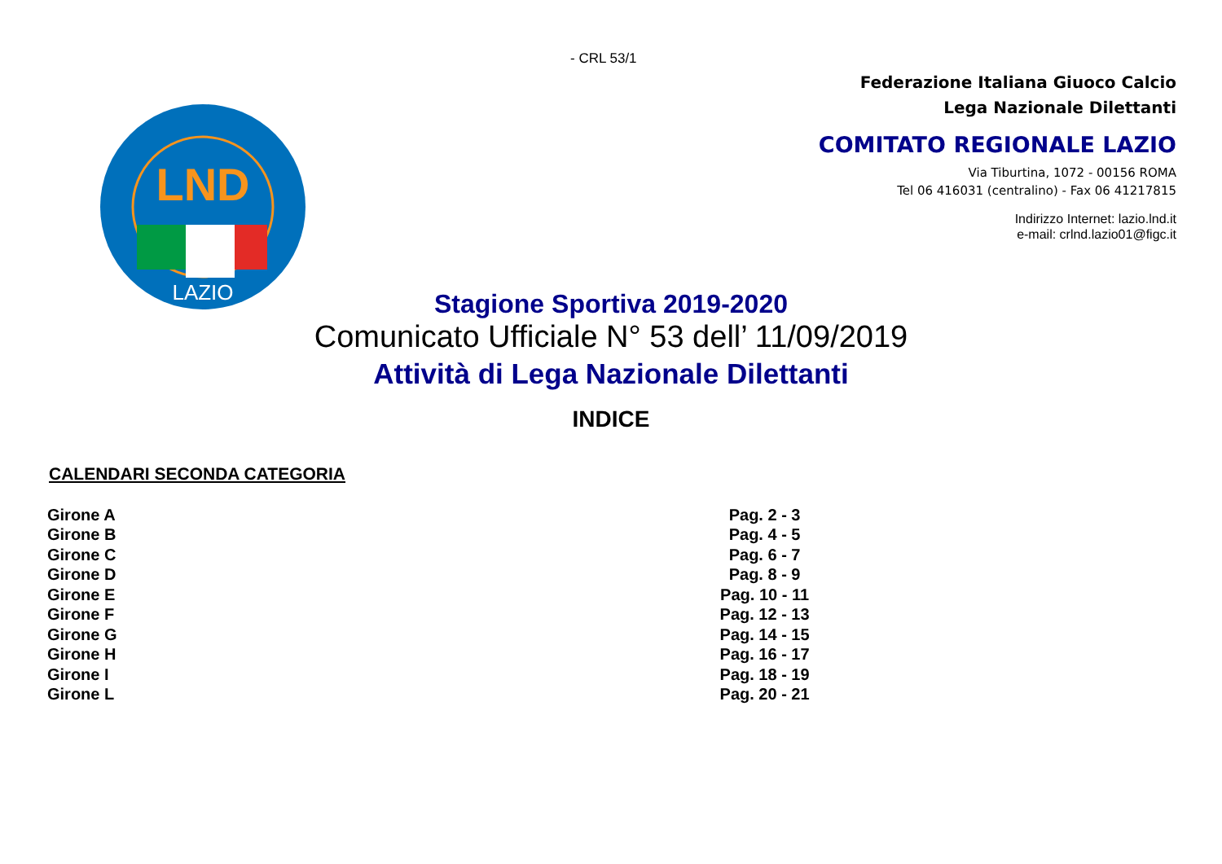- CRL 53/1
LND
LAZIO
Federazione Italiana Giuoco Calcio
Lega Nazionale Dilettanti
COMITATO REGIONALE LAZIO
Via Tiburtina, 1072 - 00156 ROMA
Tel 06 416031 (centralino) - Fax 06 41217815
Indirizzo Internet: lazio.lnd.it
e-mail: crlnd.lazio01@figc.it
Stagione Sportiva 2019-2020
Comunicato Ufficiale N° 53 dell’ 11/09/2019
Attività di Lega Nazionale Dilettanti
INDICE
CALENDARI SECONDA CATEGORIA
| Girone A | Pag. 2 - 3 |
| Girone B | Pag. 4 - 5 |
| Girone C | Pag. 6 - 7 |
| Girone D | Pag. 8 - 9 |
| Girone E | Pag. 10 - 11 |
| Girone F | Pag. 12 - 13 |
| Girone G | Pag. 14 - 15 |
| Girone H | Pag. 16 - 17 |
| Girone I | Pag. 18 - 19 |
| Girone L | Pag. 20 - 21 |